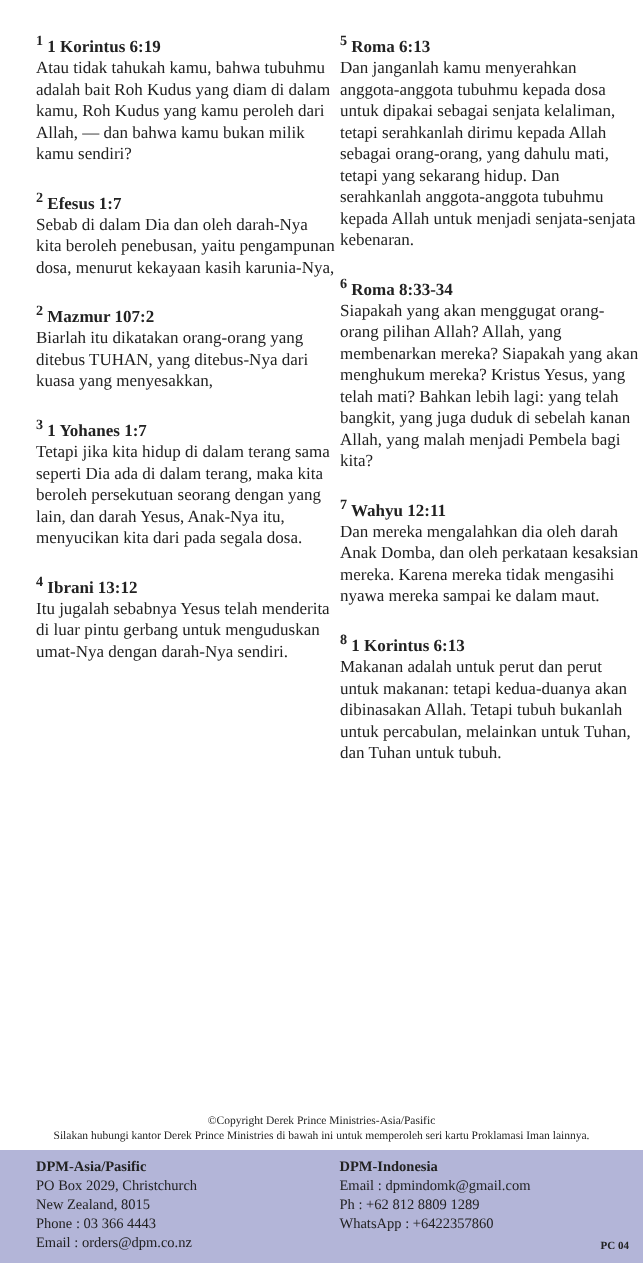<sup>1</sup> 1 Korintus 6:19
Atau tidak tahukah kamu, bahwa tubuhmu adalah bait Roh Kudus yang diam di dalam kamu, Roh Kudus yang kamu peroleh dari Allah, — dan bahwa kamu bukan milik kamu sendiri?
<sup>2</sup> Efesus 1:7
Sebab di dalam Dia dan oleh darah-Nya kita beroleh penebusan, yaitu pengampunan dosa, menurut kekayaan kasih karunia-Nya,
<sup>2</sup> Mazmur 107:2
Biarlah itu dikatakan orang-orang yang ditebus TUHAN, yang ditebus-Nya dari kuasa yang menyesakkan,
<sup>3</sup> 1 Yohanes 1:7
Tetapi jika kita hidup di dalam terang sama seperti Dia ada di dalam terang, maka kita beroleh persekutuan seorang dengan yang lain, dan darah Yesus, Anak-Nya itu, menyucikan kita dari pada segala dosa.
<sup>4</sup> Ibrani 13:12
Itu jugalah sebabnya Yesus telah menderita di luar pintu gerbang untuk menguduskan umat-Nya dengan darah-Nya sendiri.
<sup>5</sup> Roma 6:13
Dan janganlah kamu menyerahkan anggota-anggota tubuhmu kepada dosa untuk dipakai sebagai senjata kelaliman, tetapi serahkanlah dirimu kepada Allah sebagai orang-orang, yang dahulu mati, tetapi yang sekarang hidup. Dan serahkanlah anggota-anggota tubuhmu kepada Allah untuk menjadi senjata-senjata kebenaran.
<sup>6</sup> Roma 8:33-34
Siapakah yang akan menggugat orang-orang pilihan Allah? Allah, yang membenarkan mereka? Siapakah yang akan menghukum mereka? Kristus Yesus, yang telah mati? Bahkan lebih lagi: yang telah bangkit, yang juga duduk di sebelah kanan Allah, yang malah menjadi Pembela bagi kita?
<sup>7</sup> Wahyu 12:11
Dan mereka mengalahkan dia oleh darah Anak Domba, dan oleh perkataan kesaksian mereka. Karena mereka tidak mengasihi nyawa mereka sampai ke dalam maut.
<sup>8</sup> 1 Korintus 6:13
Makanan adalah untuk perut dan perut untuk makanan: tetapi kedua-duanya akan dibinasakan Allah. Tetapi tubuh bukanlah untuk percabulan, melainkan untuk Tuhan, dan Tuhan untuk tubuh.
©Copyright Derek Prince Ministries-Asia/Pasific
Silakan hubungi kantor Derek Prince Ministries di bawah ini untuk memperoleh seri kartu Proklamasi Iman lainnya.
DPM-Asia/Pasific
PO Box 2029, Christchurch
New Zealand, 8015
Phone : 03 366 4443
Email : orders@dpm.co.nz
DPM-Indonesia
Email : dpmindomk@gmail.com
Ph : +62 812 8809 1289
WhatsApp : +6422357860
PC 04